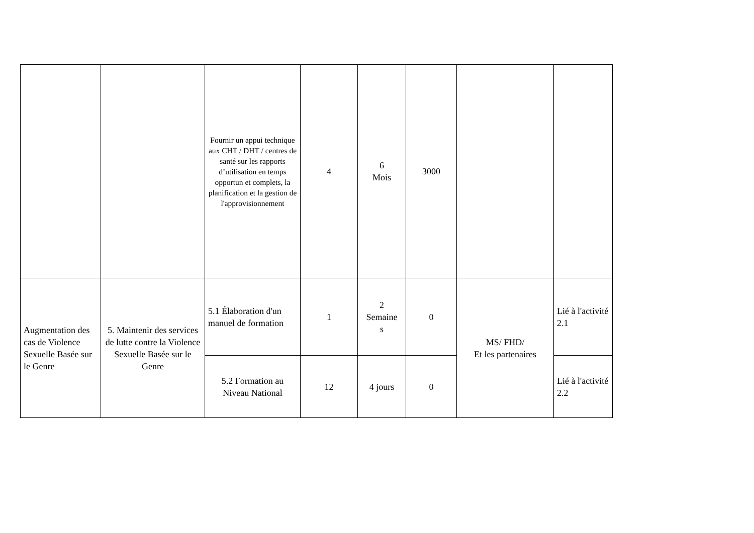| | | Fournir un appui technique aux CHT / DHT / centres de santé sur les rapports d’utilisation en temps opportun et complets, la planification et la gestion de l'approvisionnement | 4 | 6 Mois | 3000 | | |
| Augmentation des cas de Violence Sexuelle Basée sur le Genre | 5. Maintenir des services de lutte contre la Violence Sexuelle Basée sur le Genre | 5.1 Élaboration d'un manuel de formation | 1 | 2 Semaine s | 0 | MS/ FHD/ Et les partenaires | Lié à l'activité 2.1 |
| | | 5.2 Formation au Niveau National | 12 | 4 jours | 0 | | Lié à l'activité 2.2 |